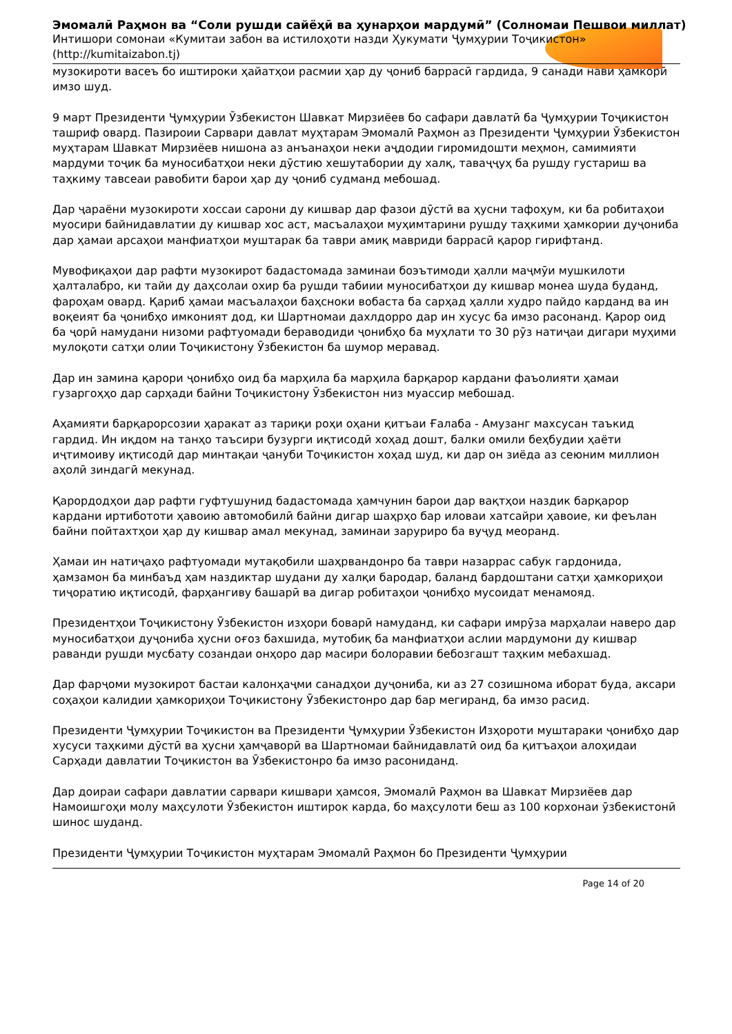Эмомалӣ Раҳмон ва “Соли рушди сайёҳӣ ва ҳунарҳои мардумӣ” (Солномаи Пешвои миллат)
Интишори сомонаи «Кумитаи забон ва истилоҳоти назди Ҳукумати Ҷумҳурии Тоҷикистон»
(http://kumitaizabon.tj)
музокироти васеъ бо иштироки ҳайатҳои расмии ҳар ду ҷониб баррасӣ гардида, 9 санади нави ҳамкорӣ имзо шуд.
9 март Президенти Ҷумҳурии Ӯзбекистон Шавкат Мирзиёев бо сафари давлатӣ ба Ҷумҳурии Тоҷикистон ташриф овард. Пазироии Сарвари давлат муҳтарам Эмомалӣ Раҳмон аз Президенти Ҷумҳурии Ӯзбекистон муҳтарам Шавкат Мирзиёев нишона аз анъанаҳои неки аҷдодии гиромидошти меҳмон, самимияти мардуми тоҷик ба муносибатҳои неки дӯстию хешутабории ду халқ, таваҷҷуҳ ба рушду густариш ва таҳкиму тавсеаи равобити барои ҳар ду ҷониб судманд мебошад.
Дар ҷараёни музокироти хоссаи сарони ду кишвар дар фазои дӯстӣ ва ҳусни тафоҳум, ки ба робитаҳои муосири байнидавлатии ду кишвар хос аст, масъалаҳои муҳимтарини рушду таҳкими ҳамкории дуҷониба дар ҳамаи арсаҳои манфиатҳои муштарак ба таври амиқ мавриди баррасӣ қарор гирифтанд.
Мувофиқаҳои дар рафти музокирот бадастомада заминаи боэътимоди ҳалли маҷмӯи мушкилоти ҳалталабро, ки тайи ду даҳсолаи охир ба рушди табиии муносибатҳои ду кишвар монеа шуда буданд, фароҳам овард. Қариб ҳамаи масъалаҳои баҳсноки вобаста ба сарҳад ҳалли худро пайдо карданд ва ин воқеият ба ҷонибҳо имконият дод, ки Шартномаи дахлдорро дар ин хусус ба имзо расонанд. Қарор оид ба ҷорӣ намудани низоми рафтуомади бераводиди ҷонибҳо ба муҳлати то 30 рӯз натиҷаи дигари муҳими мулоқоти сатҳи олии Тоҷикистону Ӯзбекистон ба шумор меравад.
Дар ин замина қарори ҷонибҳо оид ба марҳила ба марҳила барқарор кардани фаъолияти ҳамаи гузаргоҳҳо дар сарҳади байни Тоҷикистону Ӯзбекистон низ муассир мебошад.
Аҳамияти барқарорсозии ҳаракат аз тариқи роҳи оҳани қитъаи Ғалаба - Амузанг махсусан таъкид гардид. Ин иқдом на танҳо таъсири бузурги иқтисодӣ хоҳад дошт, балки омили беҳбудии ҳаёти иҷтимоиву иқтисодӣ дар минтақаи ҷануби Тоҷикистон хоҳад шуд, ки дар он зиёда аз сеюним миллион аҳолӣ зиндагӣ мекунад.
Қарордодҳои дар рафти гуфтушунид бадастомада ҳамчунин барои дар вақтҳои наздик барқарор кардани иртибототи ҳавоию автомобилӣ байни дигар шаҳрҳо бар иловаи хатсайри ҳавоие, ки феълан байни пойтахтҳои ҳар ду кишвар амал мекунад, заминаи заруриро ба вуҷуд меоранд.
Ҳамаи ин натиҷаҳо рафтуомади мутақобили шаҳрвандонро ба таври назаррас сабук гардонида, ҳамзамон ба минбаъд ҳам наздиктар шудани ду халқи бародар, баланд бардоштани сатҳи ҳамкориҳои тиҷоратию иқтисодӣ, фарҳангиву башарӣ ва дигар робитаҳои ҷонибҳо мусоидат менамояд.
Президентҳои Тоҷикистону Ӯзбекистон изҳори боварӣ намуданд, ки сафари имрӯза марҳалаи наверо дар муносибатҳои дуҷониба ҳусни оғоз бахшида, мутобиқ ба манфиатҳои аслии мардумони ду кишвар раванди рушди мусбату созандаи онҳоро дар масири болоравии бебозгашт таҳким мебахшад.
Дар фарҷоми музокирот бастаи калонҳаҷми санадҳои дуҷониба, ки аз 27 созишнома иборат буда, аксари соҳаҳои калидии ҳамкориҳои Тоҷикистону Ӯзбекистонро дар бар мегиранд, ба имзо расид.
Президенти Ҷумҳурии Тоҷикистон ва Президенти Ҷумҳурии Ӯзбекистон Изҳороти муштараки ҷонибҳо дар хусуси таҳкими дӯстӣ ва ҳусни ҳамҷаворӣ ва Шартномаи байнидавлатӣ оид ба қитъаҳои алоҳидаи Сарҳади давлатии Тоҷикистон ва Ӯзбекистонро ба имзо расониданд.
Дар доираи сафари давлатии сарвари кишвари ҳамсоя, Эмомалӣ Раҳмон ва Шавкат Мирзиёев дар Намоишгоҳи молу маҳсулоти Ӯзбекистон иштирок карда, бо маҳсулоти беш аз 100 корхонаи ӯзбекистонӣ шинос шуданд.
Президенти Ҷумҳурии Тоҷикистон муҳтарам Эмомалӣ Раҳмон бо Президенти Ҷумҳурии
Page 14 of 20